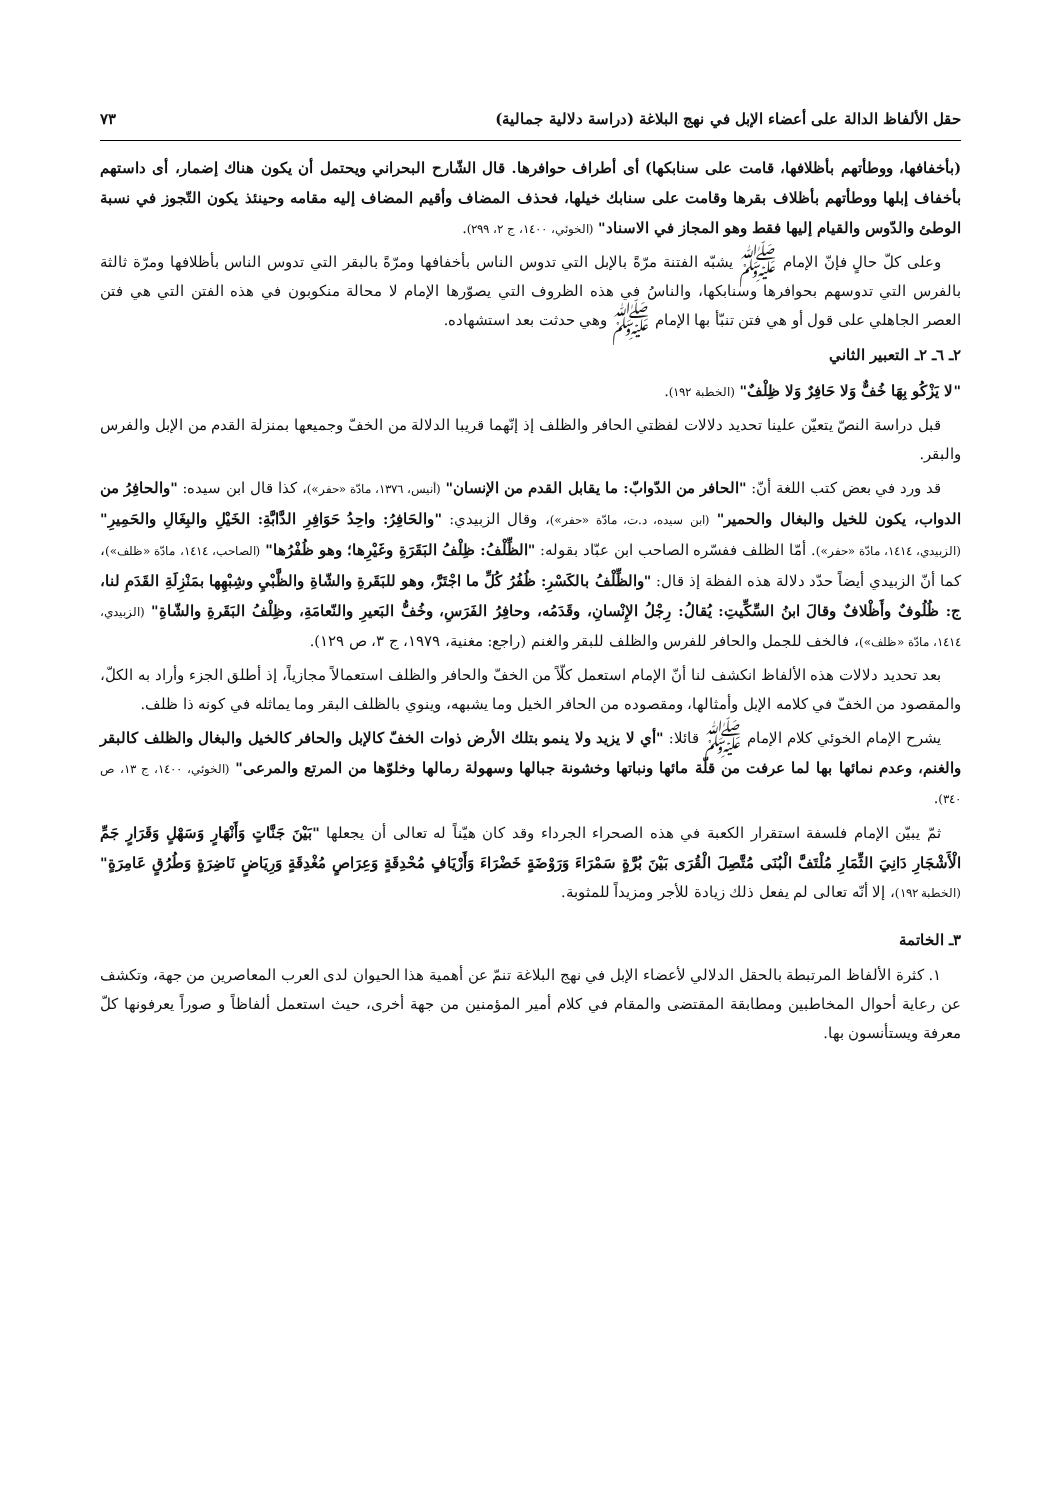حقل الألفاظ الدالة على أعضاء الإبل في نهج البلاغة (دراسة دلالية جمالية) ٧٣
(بأخفافها، ووطأتهم بأظلافها، قامت على سنابكها) أى أطراف حوافرها. قال الشّارح البحراني ويحتمل أن يكون هناك إضمار، أى داستهم بأخفاف إبلها ووطأتهم بأظلاف بقرها وقامت على سنابك خيلها، فحذف المضاف وأقيم المضاف إليه مقامه وحينئذ يكون التّجوز في نسبة الوطئ والدّوس والقيام إليها فقط وهو المجاز في الاسناد" (الخوئي، ١٤٠٠، ج ٢، ٢٩٩).
وعلى كلّ حالٍ فإنّ الإمام ﷺ يشبّه الفتنة مرّةً بالإبل التي تدوس الناس بأخفافها ومرّةً بالبقر التي تدوس الناس بأظلافها ومرّة ثالثة بالفرس التي تدوسهم بحوافرها وسنابكها، والناسُ في هذه الظروف التي يصوّرها الإمام لا محالة منكوبون في هذه الفتن التي هي فتن العصر الجاهلي على قول أو هي فتن تنبّأ بها الإمام ﷺ وهي حدثت بعد استشهاده.
٢ـ ٦ـ ٢ـ التعبير الثاني
"لا يَزْكُو بِهَا خُفٌّ وَلا حَافِرٌ وَلا ظِلْفٌ" (الخطبة ١٩٢).
قبل دراسة النصّ يتعيّن علينا تحديد دلالات لفظتي الحافر والظلف إذ إنّهما قريبا الدلالة من الخفّ وجميعها بمنزلة القدم من الإبل والفرس والبقر.
قد ورد في بعض كتب اللغة أنّ: "الحافر من الدّوابّ: ما يقابل القدم من الإنسان" (أنيس، ١٣٧٦، مادّة «حفر»)، كذا قال ابن سيده: "والحافِرُ من الدواب، يكون للخيل والبغال والحمير" (ابن سيده، د.ت، مادّة «حفر»)، وقال الزبيدي: "والحَافِرُ: واحِدُ حَوَافِرِ الدَّابَّةِ: الخَيْلِ والبِغَالِ والحَمِيرِ" (الزبيدي، ١٤١٤، مادّة «حفر»). أمّا الظلف ففسّره الصاحب ابن عبّاد بقوله: "الظِّلْفُ: ظِلْفُ البَقَرَةِ وغَيْرِها؛ وهو ظُفْرُها" (الصاحب، ١٤١٤، مادّة «ظلف»)، كما أنّ الزبيدي أيضاً حدّد دلالة هذه الفظة إذ قال: "والظِّلْفُ بالكَسْرِ: ظُفُرُ كُلِّ ما اجْتَرَّ، وهو للبَقَرةِ والشّاةِ والظَّبْيِ وشِبْهِها بمَنْزِلَةِ القَدَمِ لنا، ج: ظُلُوفٌ وأَظْلافٌ وقالَ ابنُ السِّكِّيتِ: يُقالُ: رِجْلُ الإِنْسانِ، وقَدَمُه، وحافِرُ الفَرَسِ، وخُفُّ البَعيرِ والنّعامَةِ، وظِلْفُ البَقَرةِ والشّاةِ" (الزبيدي، ١٤١٤، مادّة «ظلف»)، فالخف للجمل والحافر للفرس والظلف للبقر والغنم (راجع: مغنية، ١٩٧٩، ج ٣، ص ١٢٩).
بعد تحديد دلالات هذه الألفاظ انكشف لنا أنّ الإمام استعمل كلّاً من الخفّ والحافر والظلف استعمالاً مجازياً، إذ أطلق الجزء وأراد به الكلّ، والمقصود من الخفّ في كلامه الإبل وأمثالها، ومقصوده من الحافر الخيل وما يشبهه، وينوي بالظلف البقر وما يماثله في كونه ذا ظلف.
يشرح الإمام الخوئي كلام الإمام ﷺ قائلا: "أي لا يزيد ولا ينمو بتلك الأرض ذوات الخفّ كالإبل والحافر كالخيل والبغال والظلف كالبقر والغنم، وعدم نمائها بها لما عرفت من قلّة مائها ونباتها وخشونة جبالها وسهولة رمالها وخلوّها من المرتع والمرعى" (الخوئي، ١٤٠٠، ج ١٣، ص ٣٤٠).
ثمّ يبيّن الإمام فلسفة استقرار الكعبة في هذه الصحراء الجرداء وقد كان هيّناً له تعالى أن يجعلها "بَيْنَ جَنَّاتٍ وَأَنْهَارٍ وَسَهْلٍ وَقَرَارٍ جَمِّ الْأَشْجَارِ دَانِيَ الثِّمَارِ مُلْتَفَّ الْبُنَى مُتَّصِلَ الْقُرَى بَيْنَ بُرَّةٍ سَمْرَاءَ وَرَوْضَةٍ خَضْرَاءَ وَأَرْيَافٍ مُحْدِقَةٍ وَعِرَاصٍ مُغْدِقَةٍ وَرِيَاضٍ نَاضِرَةٍ وَطُرُقٍ عَامِرَةٍ" (الخطبة ١٩٢)، إلا أنّه تعالى لم يفعل ذلك زيادة للأجر ومزيداً للمثوبة.
٣ـ الخاتمة
١. كثرة الألفاظ المرتبطة بالحقل الدلالي لأعضاء الإبل في نهج البلاغة تنمّ عن أهمية هذا الحيوان لدى العرب المعاصرين من جهة، وتكشف عن رعاية أحوال المخاطبين ومطابقة المقتضى والمقام في كلام أمير المؤمنين من جهة أخرى، حيث استعمل ألفاظاً و صوراً يعرفونها كلّ معرفة ويستأنسون بها.